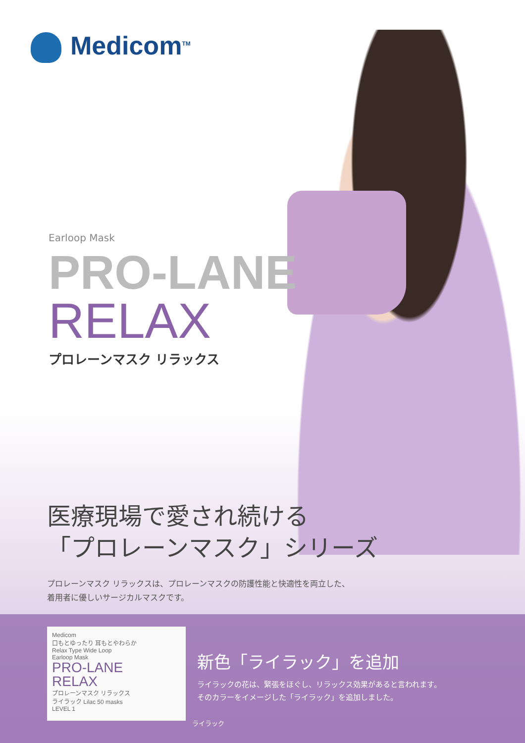Medicom<sup>TM</sup>
Earloop Mask
PRO-LANE
RELAX
プロレーンマスク リラックス
医療現場で愛され続ける
「プロレーンマスク」シリーズ
プロレーンマスク リラックスは、プロレーンマスクの防護性能と快適性を両立した、
着用者に優しいサージカルマスクです。
Medicom
口もとゆったり 耳もとやわらか
Relax Type Wide Loop
Earloop Mask
PRO-LANE
RELAX
プロレーンマスク リラックス
ライラック Lilac 50 masks
LEVEL 1
新色「ライラック」を追加
ライラックの花は、緊張をほぐし、リラックス効果があると言われます。
そのカラーをイメージした「ライラック」を追加しました。
ライラック